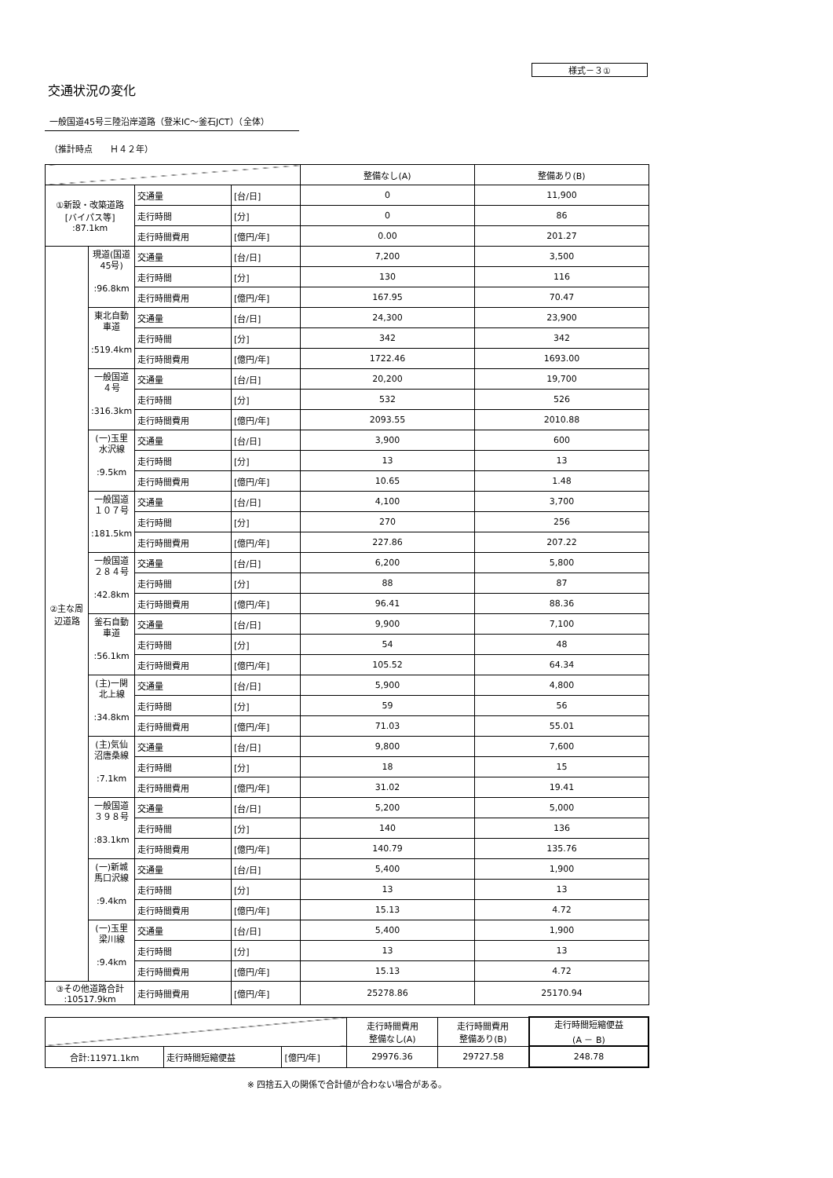様式－３①
交通状況の変化
一般国道45号三陸沿岸道路（登米IC～釜石JCT）（全体）
（推計時点　　Ｈ４２年）
| | | | | 整備なし(A) | 整備あり(B) |
| --- | --- | --- | --- | --- | --- |
| ①新設・改築道路 [バイパス等] :87.1km | | 交通量 | [台/日] | 0 | 11,900 |
| | | 走行時間 | [分] | 0 | 86 |
| | | 走行時間費用 | [億円/年] | 0.00 | 201.27 |
| ②主な周辺道路 | 現道(国道45号) :96.8km | 交通量 | [台/日] | 7,200 | 3,500 |
| | | 走行時間 | [分] | 130 | 116 |
| | | 走行時間費用 | [億円/年] | 167.95 | 70.47 |
| | 東北自動車道 :519.4km | 交通量 | [台/日] | 24,300 | 23,900 |
| | | 走行時間 | [分] | 342 | 342 |
| | | 走行時間費用 | [億円/年] | 1722.46 | 1693.00 |
| | 一般国道４号 :316.3km | 交通量 | [台/日] | 20,200 | 19,700 |
| | | 走行時間 | [分] | 532 | 526 |
| | | 走行時間費用 | [億円/年] | 2093.55 | 2010.88 |
| | (一)玉里水沢線 :9.5km | 交通量 | [台/日] | 3,900 | 600 |
| | | 走行時間 | [分] | 13 | 13 |
| | | 走行時間費用 | [億円/年] | 10.65 | 1.48 |
| | 一般国道１０７号 :181.5km | 交通量 | [台/日] | 4,100 | 3,700 |
| | | 走行時間 | [分] | 270 | 256 |
| | | 走行時間費用 | [億円/年] | 227.86 | 207.22 |
| | 一般国道２８４号 :42.8km | 交通量 | [台/日] | 6,200 | 5,800 |
| | | 走行時間 | [分] | 88 | 87 |
| | | 走行時間費用 | [億円/年] | 96.41 | 88.36 |
| | 釜石自動車道 :56.1km | 交通量 | [台/日] | 9,900 | 7,100 |
| | | 走行時間 | [分] | 54 | 48 |
| | | 走行時間費用 | [億円/年] | 105.52 | 64.34 |
| | (主)一関北上線 :34.8km | 交通量 | [台/日] | 5,900 | 4,800 |
| | | 走行時間 | [分] | 59 | 56 |
| | | 走行時間費用 | [億円/年] | 71.03 | 55.01 |
| | (主)気仙沼唐桑線 :7.1km | 交通量 | [台/日] | 9,800 | 7,600 |
| | | 走行時間 | [分] | 18 | 15 |
| | | 走行時間費用 | [億円/年] | 31.02 | 19.41 |
| | 一般国道３９８号 :83.1km | 交通量 | [台/日] | 5,200 | 5,000 |
| | | 走行時間 | [分] | 140 | 136 |
| | | 走行時間費用 | [億円/年] | 140.79 | 135.76 |
| | (一)新城馬口沢線 :9.4km | 交通量 | [台/日] | 5,400 | 1,900 |
| | | 走行時間 | [分] | 13 | 13 |
| | | 走行時間費用 | [億円/年] | 15.13 | 4.72 |
| | (一)玉里梁川線 :9.4km | 交通量 | [台/日] | 5,400 | 1,900 |
| | | 走行時間 | [分] | 13 | 13 |
| | | 走行時間費用 | [億円/年] | 15.13 | 4.72 |
| ③その他道路合計 :10517.9km | | 走行時間費用 | [億円/年] | 25278.86 | 25170.94 |
| | | | 走行時間費用 整備なし(A) | 走行時間費用 整備あり(B) | 走行時間短縮便益 (A － B) |
| --- | --- | --- | --- | --- | --- |
| 合計:11971.1km | 走行時間短縮便益 | [億円/年] | 29976.36 | 29727.58 | 248.78 |
※ 四捨五入の関係で合計値が合わない場合がある。